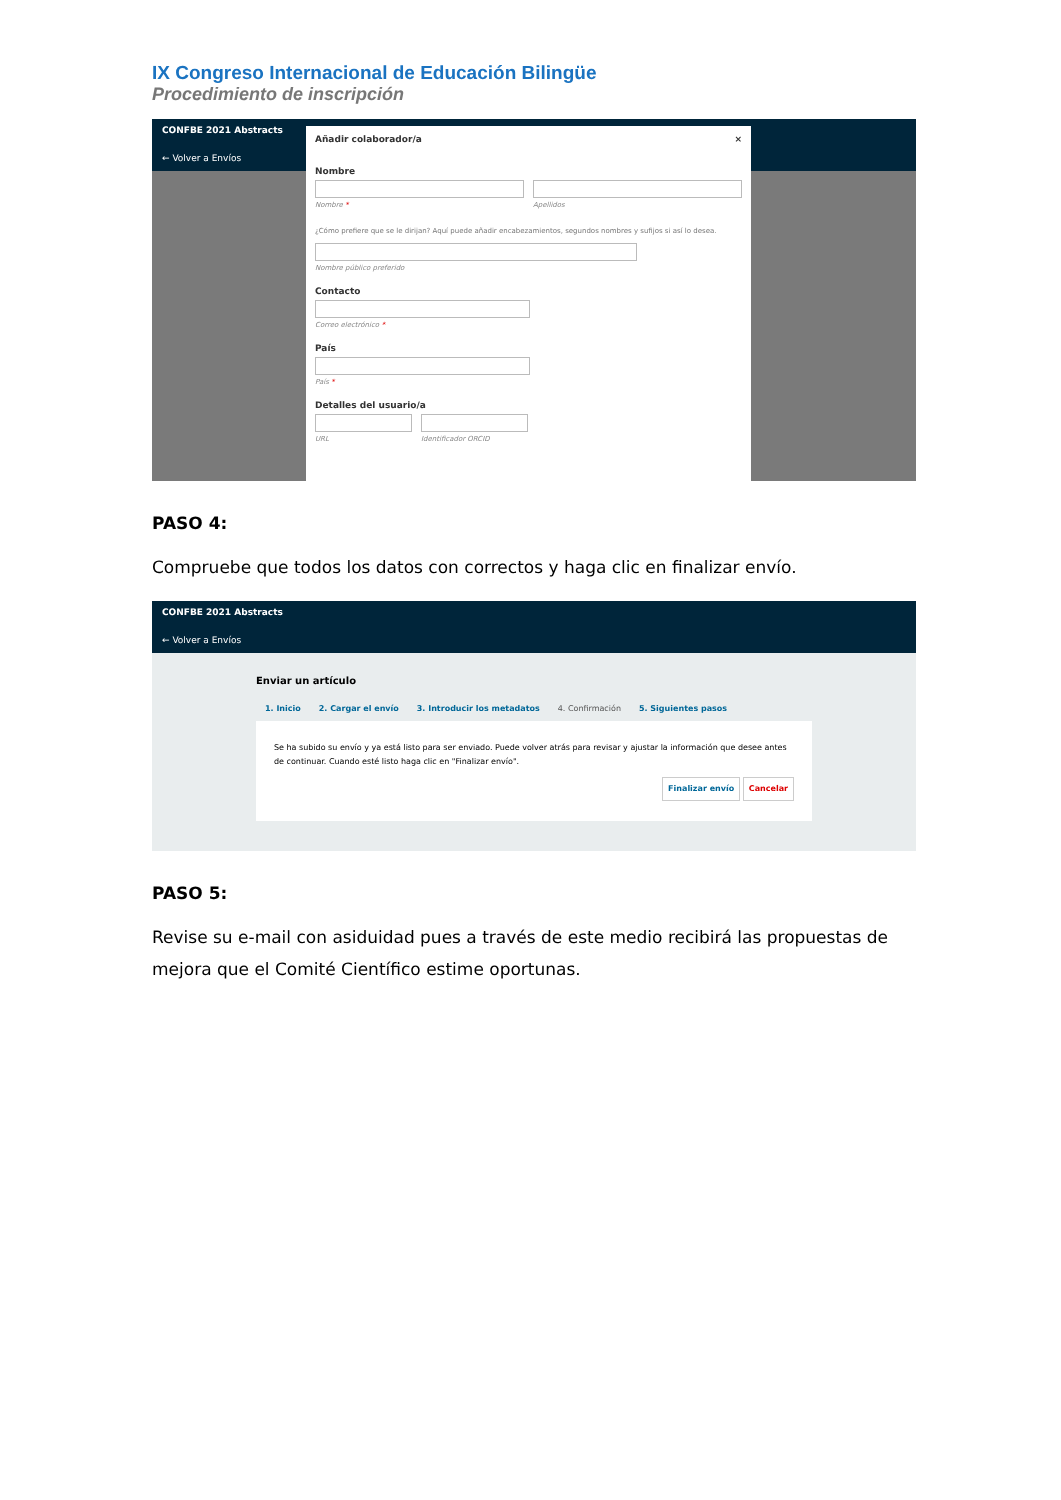IX Congreso Internacional de Educación Bilingüe
Procedimiento de inscripción
CONFBE 2021 Abstracts
← Volver a Envíos
Añadir colaborador/a ×
Nombre
Nombre * Apellidos
¿Cómo prefiere que se le dirijan? Aquí puede añadir encabezamientos, segundos nombres y sufijos si así lo desea.
Nombre público preferido
Contacto
Correo electrónico *
País
País *
Detalles del usuario/a
URL Identificador ORCID
PASO 4:
Compruebe que todos los datos con correctos y haga clic en finalizar envío.
CONFBE 2021 Abstracts
← Volver a Envíos
Enviar un artículo
1. Inicio 2. Cargar el envío 3. Introducir los metadatos 4. Confirmación 5. Siguientes pasos
Se ha subido su envío y ya está listo para ser enviado. Puede volver atrás para revisar y ajustar la información que desee antes de continuar. Cuando esté listo haga clic en "Finalizar envío".
Finalizar envío Cancelar
PASO 5:
Revise su e-mail con asiduidad pues a través de este medio recibirá las propuestas de mejora que el Comité Científico estime oportunas.